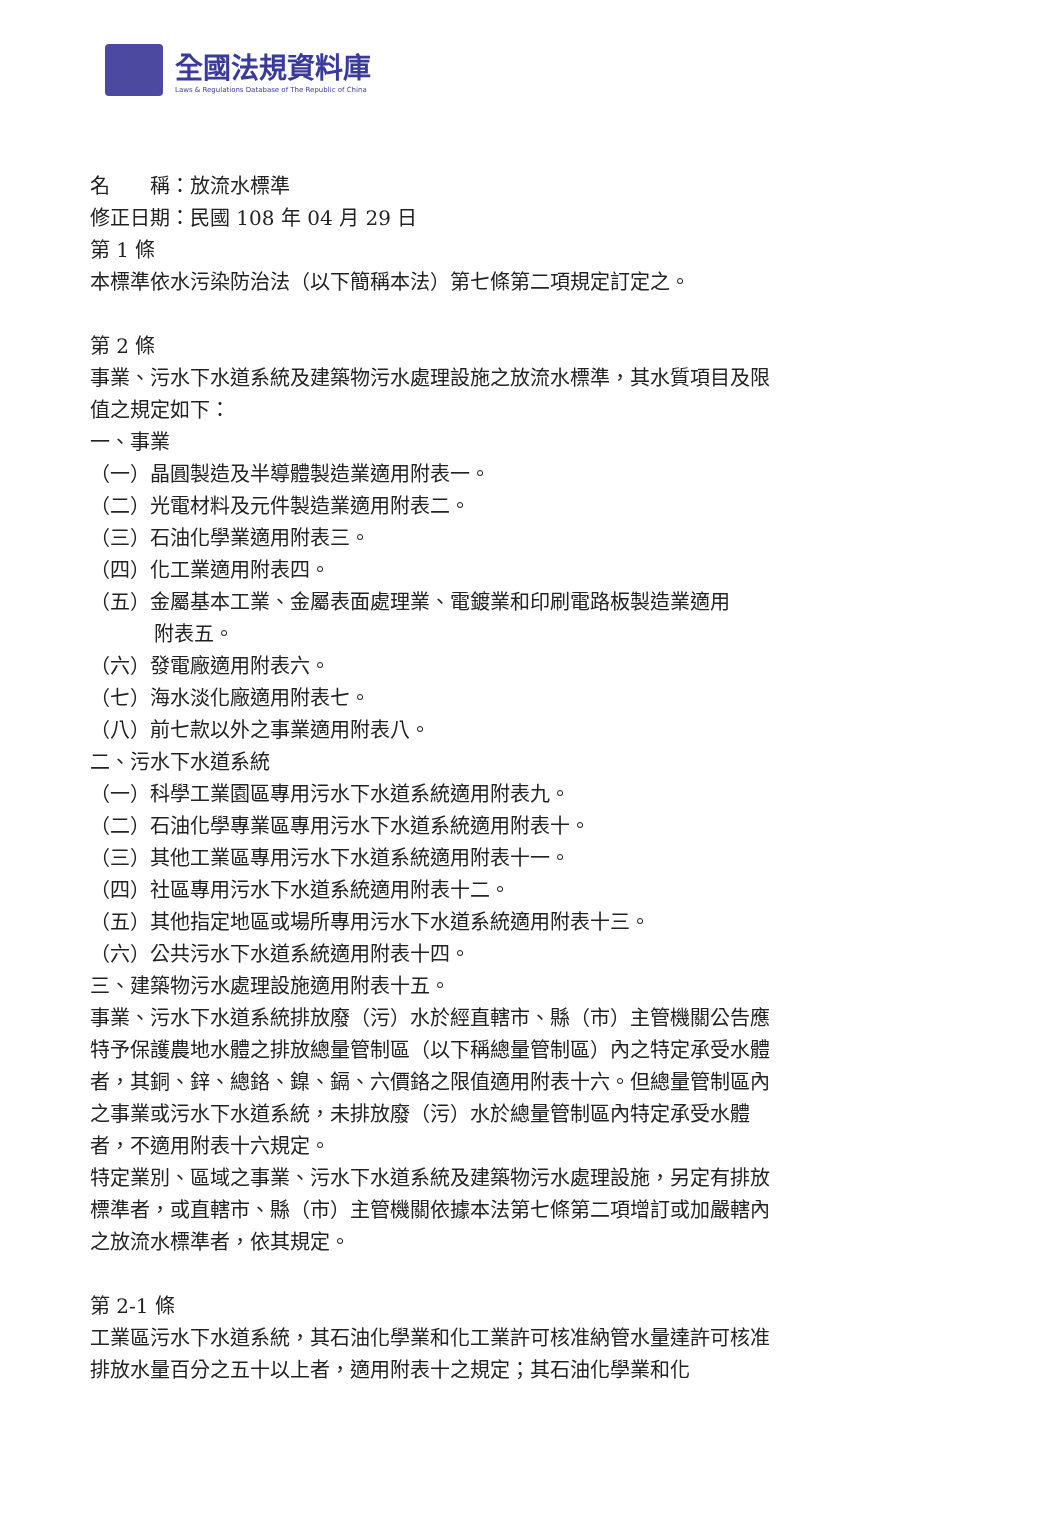全國法規資料庫
Laws & Regulations Database of The Republic of China
名　　稱：放流水標準
修正日期：民國 108 年 04 月 29 日
第 1 條
本標準依水污染防治法（以下簡稱本法）第七條第二項規定訂定之。
第 2 條
事業、污水下水道系統及建築物污水處理設施之放流水標準，其水質項目及限值之規定如下：
一、事業
（一）晶圓製造及半導體製造業適用附表一。
（二）光電材料及元件製造業適用附表二。
（三）石油化學業適用附表三。
（四）化工業適用附表四。
（五）金屬基本工業、金屬表面處理業、電鍍業和印刷電路板製造業適用
附表五。
（六）發電廠適用附表六。
（七）海水淡化廠適用附表七。
（八）前七款以外之事業適用附表八。
二、污水下水道系統
（一）科學工業園區專用污水下水道系統適用附表九。
（二）石油化學專業區專用污水下水道系統適用附表十。
（三）其他工業區專用污水下水道系統適用附表十一。
（四）社區專用污水下水道系統適用附表十二。
（五）其他指定地區或場所專用污水下水道系統適用附表十三。
（六）公共污水下水道系統適用附表十四。
三、建築物污水處理設施適用附表十五。
事業、污水下水道系統排放廢（污）水於經直轄市、縣（市）主管機關公告應特予保護農地水體之排放總量管制區（以下稱總量管制區）內之特定承受水體者，其銅、鋅、總鉻、鎳、鎘、六價鉻之限值適用附表十六。但總量管制區內之事業或污水下水道系統，未排放廢（污）水於總量管制區內特定承受水體者，不適用附表十六規定。
特定業別、區域之事業、污水下水道系統及建築物污水處理設施，另定有排放標準者，或直轄市、縣（市）主管機關依據本法第七條第二項增訂或加嚴轄內之放流水標準者，依其規定。
第 2-1 條
工業區污水下水道系統，其石油化學業和化工業許可核准納管水量達許可核准排放水量百分之五十以上者，適用附表十之規定；其石油化學業和化